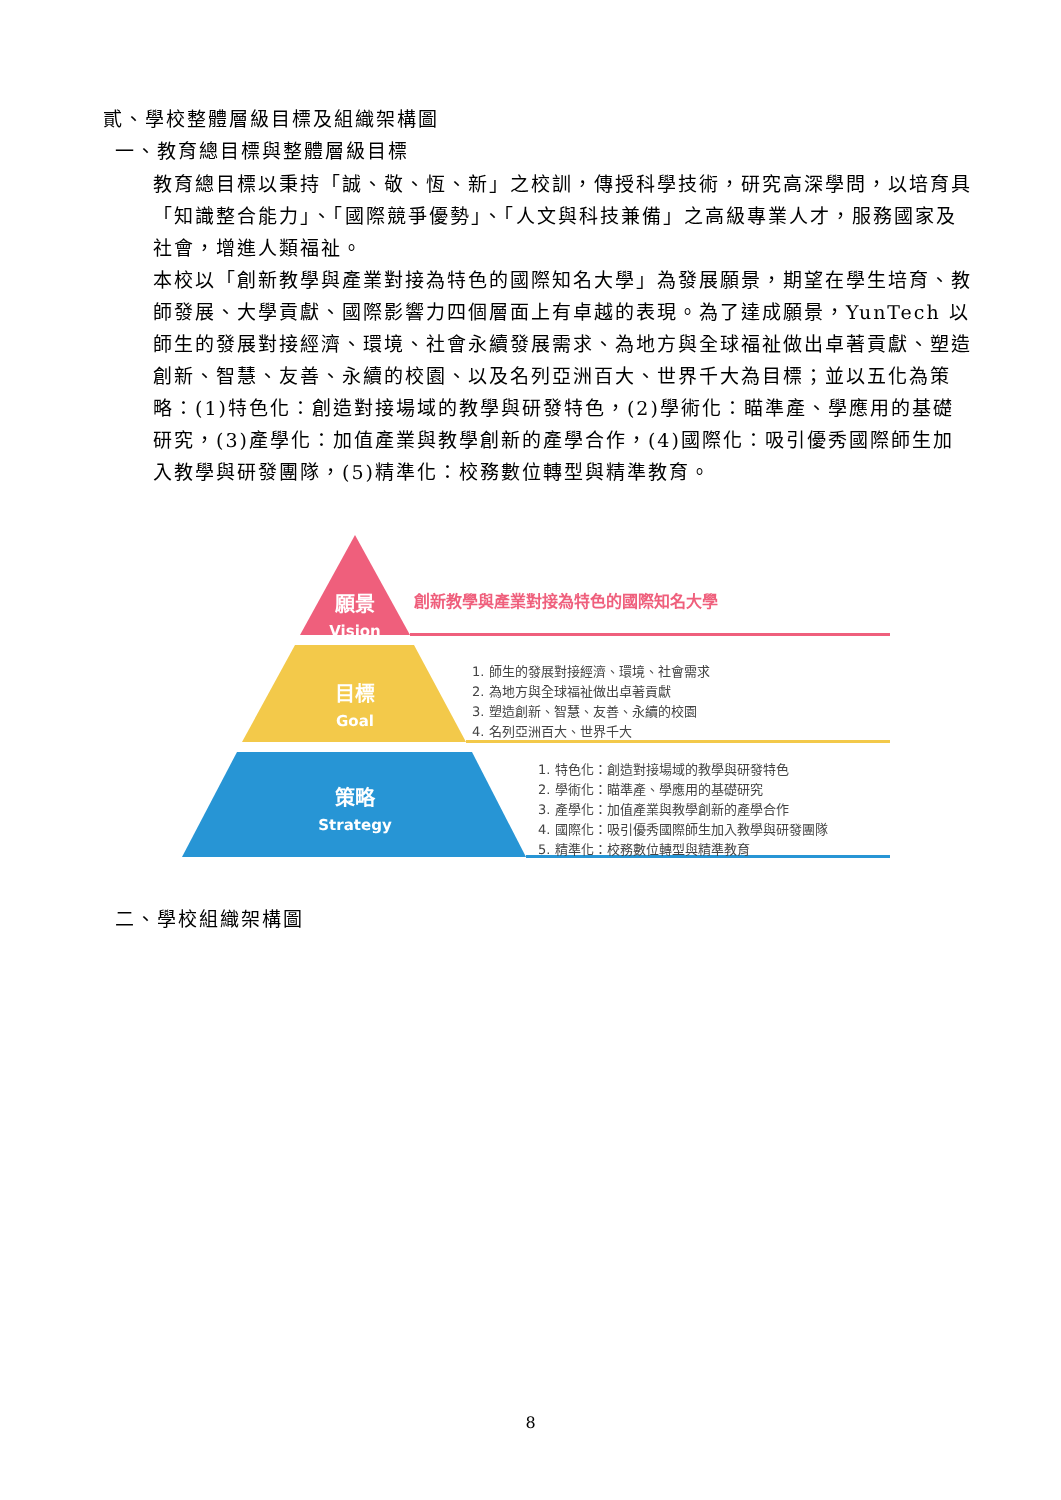貳、學校整體層級目標及組織架構圖
一、教育總目標與整體層級目標
教育總目標以秉持「誠、敬、恆、新」之校訓，傳授科學技術，研究高深學問，以培育具「知識整合能力」、「國際競爭優勢」、「人文與科技兼備」之高級專業人才，服務國家及社會，增進人類福祉。
本校以「創新教學與產業對接為特色的國際知名大學」為發展願景，期望在學生培育、教師發展、大學貢獻、國際影響力四個層面上有卓越的表現。為了達成願景，YunTech 以師生的發展對接經濟、環境、社會永續發展需求、為地方與全球福祉做出卓著貢獻、塑造創新、智慧、友善、永續的校園、以及名列亞洲百大、世界千大為目標；並以五化為策略：(1)特色化：創造對接場域的教學與研發特色，(2)學術化：瞄準產、學應用的基礎研究，(3)產學化：加值產業與教學創新的產學合作，(4)國際化：吸引優秀國際師生加入教學與研發團隊，(5)精準化：校務數位轉型與精準教育。
願景
Vision
創新教學與產業對接為特色的國際知名大學
目標
Goal
1. 師生的發展對接經濟、環境、社會需求
2. 為地方與全球福祉做出卓著貢獻
3. 塑造創新、智慧、友善、永續的校園
4. 名列亞洲百大、世界千大
策略
Strategy
1. 特色化：創造對接場域的教學與研發特色
2. 學術化：瞄準產、學應用的基礎研究
3. 產學化：加值產業與教學創新的產學合作
4. 國際化：吸引優秀國際師生加入教學與研發團隊
5. 精準化：校務數位轉型與精準教育
二、學校組織架構圖
8